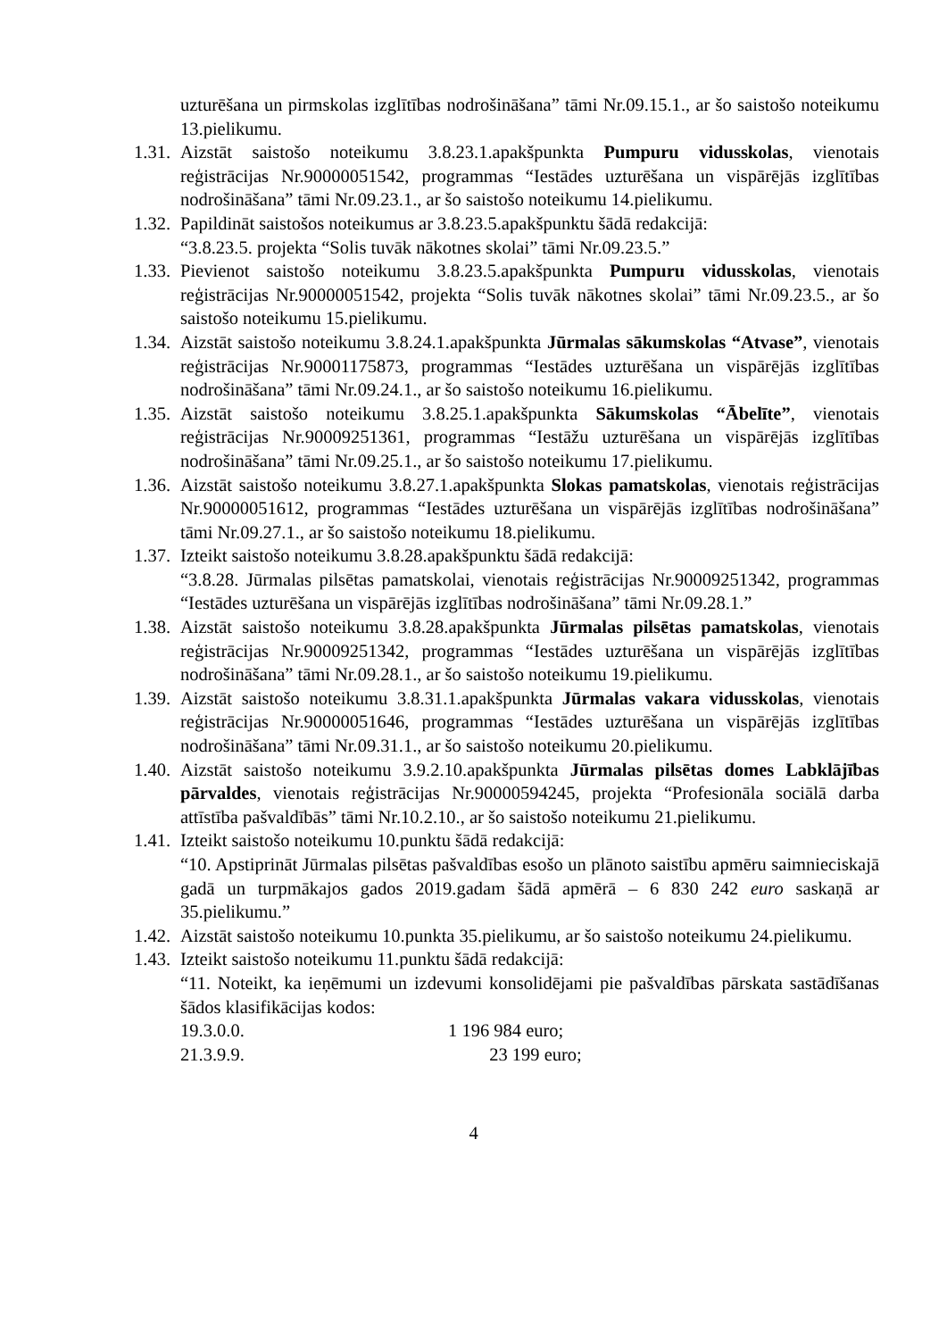uzturēšana un pirmskolas izglītības nodrošināšana” tāmi Nr.09.15.1., ar šo saistošo noteikumu 13.pielikumu.
1.31. Aizstāt saistošo noteikumu 3.8.23.1.apakšpunkta Pumpuru vidusskolas, vienotais reģistrācijas Nr.90000051542, programmas “Iestādes uzturēšana un vispārējās izglītības nodrošināšana” tāmi Nr.09.23.1., ar šo saistošo noteikumu 14.pielikumu.
1.32. Papildināt saistošos noteikumus ar 3.8.23.5.apakšpunktu šādā redakcijā:
“3.8.23.5. projekta “Solis tuvāk nākotnes skolai” tāmi Nr.09.23.5.”
1.33. Pievienot saistošo noteikumu 3.8.23.5.apakšpunkta Pumpuru vidusskolas, vienotais reģistrācijas Nr.90000051542, projekta “Solis tuvāk nākotnes skolai” tāmi Nr.09.23.5., ar šo saistošo noteikumu 15.pielikumu.
1.34. Aizstāt saistošo noteikumu 3.8.24.1.apakšpunkta Jūrmalas sākumskolas “Atvase”, vienotais reģistrācijas Nr.90001175873, programmas “Iestādes uzturēšana un vispārējās izglītības nodrošināšana” tāmi Nr.09.24.1., ar šo saistošo noteikumu 16.pielikumu.
1.35. Aizstāt saistošo noteikumu 3.8.25.1.apakšpunkta Sākumskolas “Ābelīte”, vienotais reģistrācijas Nr.90009251361, programmas “Iestāžu uzturēšana un vispārējās izglītības nodrošināšana” tāmi Nr.09.25.1., ar šo saistošo noteikumu 17.pielikumu.
1.36. Aizstāt saistošo noteikumu 3.8.27.1.apakšpunkta Slokas pamatskolas, vienotais reģistrācijas Nr.90000051612, programmas “Iestādes uzturēšana un vispārējās izglītības nodrošināšana” tāmi Nr.09.27.1., ar šo saistošo noteikumu 18.pielikumu.
1.37. Izteikt saistošo noteikumu 3.8.28.apakšpunktu šādā redakcijā:
“3.8.28. Jūrmalas pilsētas pamatskolai, vienotais reģistrācijas Nr.90009251342, programmas “Iestādes uzturēšana un vispārējās izglītības nodrošināšana” tāmi Nr.09.28.1.”
1.38. Aizstāt saistošo noteikumu 3.8.28.apakšpunkta Jūrmalas pilsētas pamatskolas, vienotais reģistrācijas Nr.90009251342, programmas “Iestādes uzturēšana un vispārējās izglītības nodrošināšana” tāmi Nr.09.28.1., ar šo saistošo noteikumu 19.pielikumu.
1.39. Aizstāt saistošo noteikumu 3.8.31.1.apakšpunkta Jūrmalas vakara vidusskolas, vienotais reģistrācijas Nr.90000051646, programmas “Iestādes uzturēšana un vispārējās izglītības nodrošināšana” tāmi Nr.09.31.1., ar šo saistošo noteikumu 20.pielikumu.
1.40. Aizstāt saistošo noteikumu 3.9.2.10.apakšpunkta Jūrmalas pilsētas domes Labklājības pārvaldes, vienotais reģistrācijas Nr.90000594245, projekta “Profesionāla sociālā darba attīstība pašvaldībās” tāmi Nr.10.2.10., ar šo saistošo noteikumu 21.pielikumu.
1.41. Izteikt saistošo noteikumu 10.punktu šādā redakcijā:
“10. Apstiprināt Jūrmalas pilsētas pašvaldības esošo un plānoto saistību apmēru saimnieciskajā gadā un turpmākajos gados 2019.gadam šādā apmērā – 6 830 242 euro saskaņā ar 35.pielikumu.”
1.42. Aizstāt saistošo noteikumu 10.punkta 35.pielikumu, ar šo saistošo noteikumu 24.pielikumu.
1.43. Izteikt saistošo noteikumu 11.punktu šādā redakcijā:
“11. Noteikt, ka ieņēmumi un izdevumi konsolidējami pie pašvaldības pārskata sastādīšanas šādos klasifikācijas kodos:
19.3.0.0. 1 196 984 euro;
21.3.9.9. 23 199 euro;
4